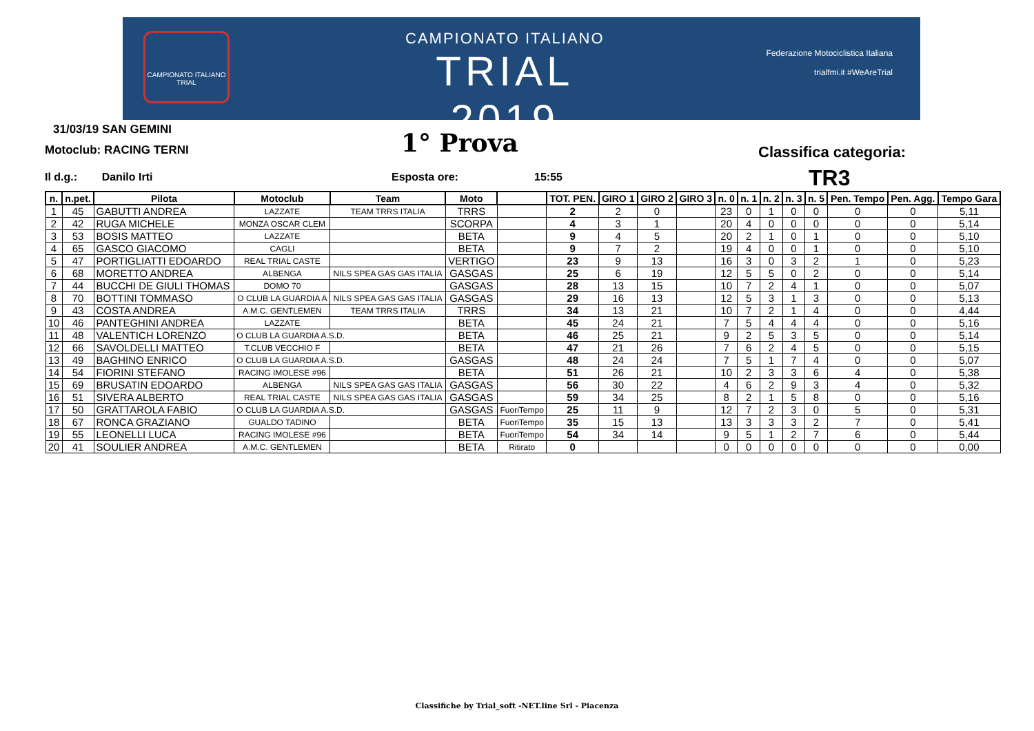CAMPIONATO ITALIANO
TRIAL
CAMPIONATO ITALIANO
TRIAL
2019
Federazione Motociclistica Italiana
trialfmi.it #WeAreTrial
31/03/19 SAN GEMINI
Motoclub: RACING TERNI 1° Prova Classifica categoria:
Il d.g.: Danilo Irti Esposta ore: 15:55 TR3
| n. | n.pet. | Pilota | Motoclub | Team | Moto | | TOT. PEN. | GIRO 1 | GIRO 2 | GIRO 3 | n. 0 | n. 1 | n. 2 | n. 3 | n. 5 | Pen. Tempo | Pen. Agg. | Tempo Gara |
| --- | --- | --- | --- | --- | --- | --- | --- | --- | --- | --- | --- | --- | --- | --- | --- | --- | --- | --- |
| 1 | 45 | GABUTTI ANDREA | LAZZATE | TEAM TRRS ITALIA | TRRS | | 2 | 2 | 0 | | 23 | 0 | 1 | 0 | 0 | 0 | 0 | 5,11 |
| 2 | 42 | RUGA MICHELE | MONZA OSCAR CLEM | | SCORPA | | 4 | 3 | 1 | | 20 | 4 | 0 | 0 | 0 | 0 | 0 | 5,14 |
| 3 | 53 | BOSIS MATTEO | LAZZATE | | BETA | | 9 | 4 | 5 | | 20 | 2 | 1 | 0 | 1 | 0 | 0 | 5,10 |
| 4 | 65 | GASCO GIACOMO | CAGLI | | BETA | | 9 | 7 | 2 | | 19 | 4 | 0 | 0 | 1 | 0 | 0 | 5,10 |
| 5 | 47 | PORTIGLIATTI EDOARDO | REAL TRIAL CASTE | | VERTIGO | | 23 | 9 | 13 | | 16 | 3 | 0 | 3 | 2 | 1 | 0 | 5,23 |
| 6 | 68 | MORETTO ANDREA | ALBENGA | NILS SPEA GAS GAS ITALIA | GASGAS | | 25 | 6 | 19 | | 12 | 5 | 5 | 0 | 2 | 0 | 0 | 5,14 |
| 7 | 44 | BUCCHI DE GIULI THOMAS | DOMO 70 | | GASGAS | | 28 | 13 | 15 | | 10 | 7 | 2 | 4 | 1 | 0 | 0 | 5,07 |
| 8 | 70 | BOTTINI TOMMASO | O CLUB LA GUARDIA A | NILS SPEA GAS GAS ITALIA | GASGAS | | 29 | 16 | 13 | | 12 | 5 | 3 | 1 | 3 | 0 | 0 | 5,13 |
| 9 | 43 | COSTA ANDREA | A.M.C. GENTLEMEN | TEAM TRRS ITALIA | TRRS | | 34 | 13 | 21 | | 10 | 7 | 2 | 1 | 4 | 0 | 0 | 4,44 |
| 10 | 46 | PANTEGHINI ANDREA | LAZZATE | | BETA | | 45 | 24 | 21 | | 7 | 5 | 4 | 4 | 4 | 0 | 0 | 5,16 |
| 11 | 48 | VALENTICH LORENZO | O CLUB LA GUARDIA A.S.D. | | BETA | | 46 | 25 | 21 | | 9 | 2 | 5 | 3 | 5 | 0 | 0 | 5,14 |
| 12 | 66 | SAVOLDELLI MATTEO | T.CLUB VECCHIO F | | BETA | | 47 | 21 | 26 | | 7 | 6 | 2 | 4 | 5 | 0 | 0 | 5,15 |
| 13 | 49 | BAGHINO ENRICO | O CLUB LA GUARDIA A.S.D. | | GASGAS | | 48 | 24 | 24 | | 7 | 5 | 1 | 7 | 4 | 0 | 0 | 5,07 |
| 14 | 54 | FIORINI STEFANO | RACING IMOLESE #96 | | BETA | | 51 | 26 | 21 | | 10 | 2 | 3 | 3 | 6 | 4 | 0 | 5,38 |
| 15 | 69 | BRUSATIN EDOARDO | ALBENGA | NILS SPEA GAS GAS ITALIA | GASGAS | | 56 | 30 | 22 | | 4 | 6 | 2 | 9 | 3 | 4 | 0 | 5,32 |
| 16 | 51 | SIVERA ALBERTO | REAL TRIAL CASTE | NILS SPEA GAS GAS ITALIA | GASGAS | | 59 | 34 | 25 | | 8 | 2 | 1 | 5 | 8 | 0 | 0 | 5,16 |
| 17 | 50 | GRATTAROLA FABIO | O CLUB LA GUARDIA A.S.D. | | GASGAS | FuoriTempo | 25 | 11 | 9 | | 12 | 7 | 2 | 3 | 0 | 5 | 0 | 5,31 |
| 18 | 67 | RONCA GRAZIANO | GUALDO TADINO | | BETA | FuoriTempo | 35 | 15 | 13 | | 13 | 3 | 3 | 3 | 2 | 7 | 0 | 5,41 |
| 19 | 55 | LEONELLI LUCA | RACING IMOLESE #96 | | BETA | FuoriTempo | 54 | 34 | 14 | | 9 | 5 | 1 | 2 | 7 | 6 | 0 | 5,44 |
| 20 | 41 | SOULIER ANDREA | A.M.C. GENTLEMEN | | BETA | Ritirato | 0 | | | | 0 | 0 | 0 | 0 | 0 | 0 | 0 | 0,00 |
Classifiche by Trial_soft -NET.line Srl - Piacenza